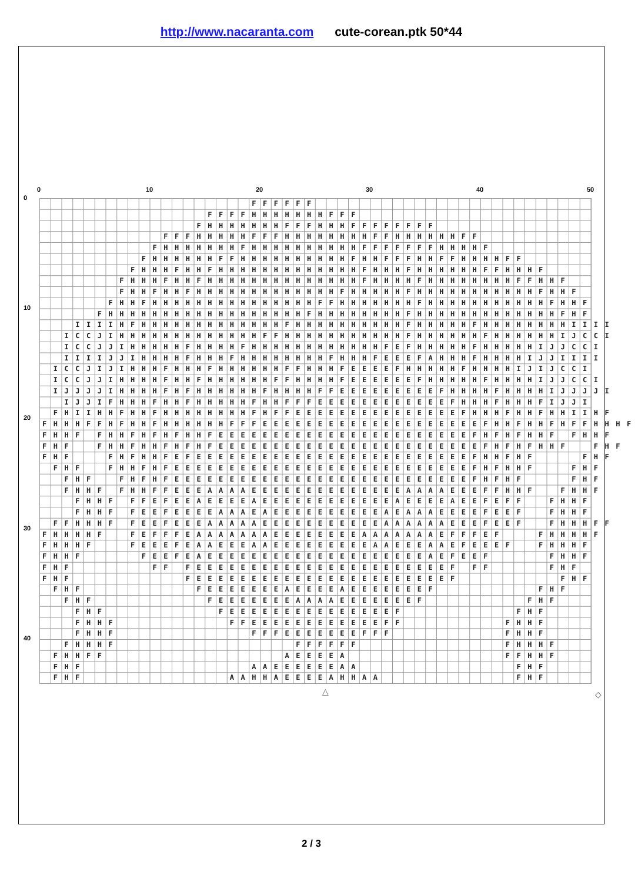http://www.nacaranta.com cute-corean.ptk 50*44
0 10 20 30 40 50
0
10
20
30
40
FFFFFF
FFFFHHHHHHHFFF
FHHHHHHHFFFHHHFFFFFFFF
FFFHHHHHFFFHHHHHHHHFFHHHHHHFF
FHHHHHHHFHHHHHHHHHHFFFFFFFHHHHF
FHHHHHHFFHHHHHHHHHHFHHFFFHHFFHHHHFF
FHHHFHHFHHHHHHHHHHHHHFHHHFHHHHHHFFHHHF
FHHHFHHFHHHHHHHHHHHHHHFHHHHFHHHHHHHHFFHHF
FHHFHHFHHHHHHHHHHHHHFHHHHHFHHHHHHHHHHHFHHF
FHHFHHHHHHHHHHHHHHHFFHHHHHHHFHHHHHHHHHHHFHHF
FHHHHHHHHHHHHHHHHHHFHHHHHHHHFHHHHHHHHHHHHHFHF
IIIIHFHHHHHHHHHHHHHFHHHHHHHHHHFHHHHHFHHHHHHHHIIII
ICCJIHHHHHHHHHHHHHFFHHHHHHHHHHHFHHHHHHFHHHHHHIJCCI
ICCJJIHHHHHFHHHHFHHHHHHHHHHHHFEFHHHHHFHHHHHIJJCCI
IIIIJJIHHHHFHHHFHHHHHHHHFHHHFEEEFAHHHFHHHHIJJIIII
ICCJIJIHHHFHHHFHHHHHHFFHHHFEEEEFHHHHHFHHHHIJIJCCI
ICCJJIHHHHFHHFHHHHHHFFHHHHFEEEEEEFHHHHHFHHHHIJJCCI
IJJJJIHHHHFHFHHHHHHFHHHHFFEEEEEEEEEFHHHHFHHHHIJJJJI
IJJIFHHHFHHFHHHHHFHHFFFEEEEEEEEEEEEFHHHFHHHFIJJI
FHIIHHFHHFHHHHHHHHFHFFEEEEEEEEEEEEEEEFHHHFHHFHHIIHF
FHHHFFHFHHFHHHHHHFFFEEEEEEEEEEEEEEEEEEEEFHHFHHFHFFHHHF
FHHF FHHFHFHFHHFEEEEEEEEEEEEEEEEEEEEEEEFHFHFHHF FHHF
FHF FHHFHHFHFHFEEEEEEEEEEEEEEEEEEEEEEEEFHFHFHHF FHF
FHF FHFHHFEFEEEEEEEEEEEEEEEEEEEEEEEEEFHHFHF FHF
FHF FHHFHFEEEEEEEEEEEEEEEEEEEEEEEEEEEFHFHHF FHF
FHF FHFHFEEEEEEEEEEEEEEEEEEEEEEEEEEEFHFHF FHF
FHHF FHHFFEEEAAAAEEEEEEEEEEEEEEAAAAEEEFFHHF FHHF
FHHF FFEFEEAEEEEAEEEEEEEEEEEEAEEEEAEEFEFF FHHF
FHHF FEEFEEEEAAAEAEEEEEEEEEEAEAAAEEEEFEEF FHHF
FFHHHF FEEFEEEAAAAAEEEEEEEEEEEAAAAAAEEEFEEF FHHHFF
FHHHHF FEFFFEAAAAAAAEEEEEEEEAAAAAAAEFFFEF FHHHHF
FHHHF FEEEFEAAEEEAAEEEEEEEEEAAEEEAAEFEEEF FHHHF
FHHF FEEFEAEEEEEEEEEEEEEEEEEEEEAEFEEF FHHF
FHF FF FEEEEEEEEEEEEEEEEEEEEEEEF FF FHF
FHF FEEEEEEEEEEEEEEEEEEEEEEEF FHF
FHF FEEEEEEEAEEEEAEEEEEEEF FHF
FHF FEEEEEEEAAAAEEEEEEEF FHF
FHF FEEEEEEEEEEEEEEEF FHF
FHHF FFEEEEEEEEEEEEFF FHHF
FHHF FFFEEEEEEEFFF FHHF
FHHHF FFFFFF FHHHF
FHHFF AEEEEA FFHHF
FHF AAEEEEEEAA FHF
FHF AAHHAEEEEAHHAA FHF
△ ◇
2 / 3